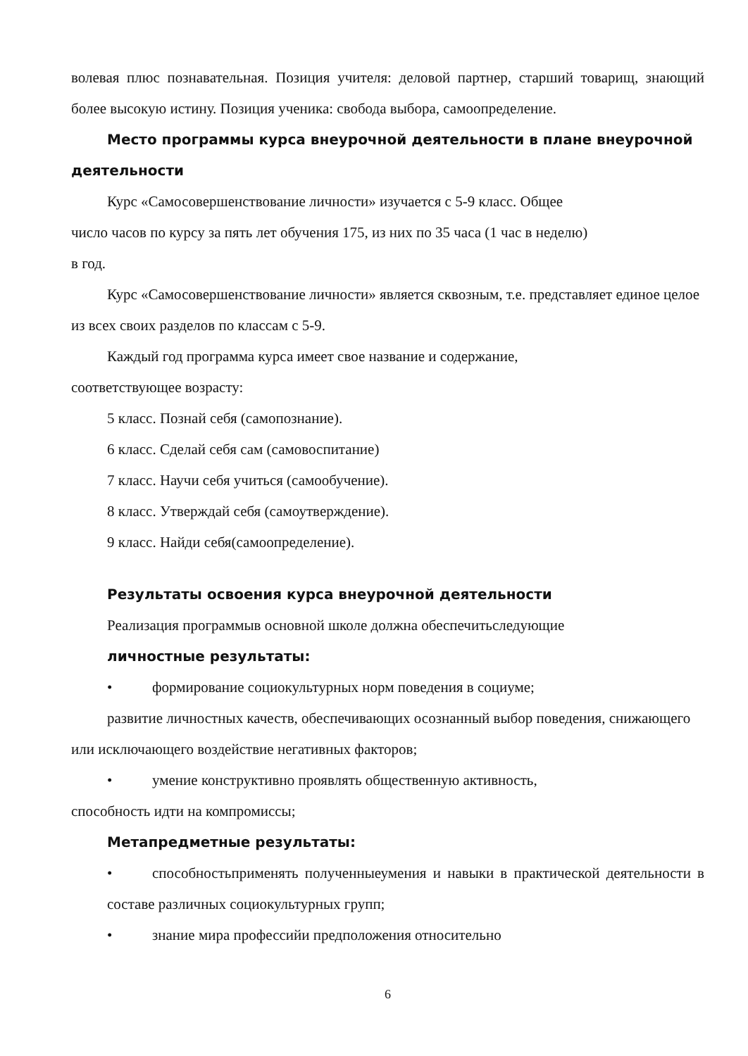волевая плюс познавательная. Позиция учителя: деловой партнер, старший товарищ, знающий более высокую истину. Позиция ученика: свобода выбора, самоопределение.
Место программы курса внеурочной деятельности в плане внеурочной деятельности
Курс «Самосовершенствование личности» изучается с 5-9 класс. Общее
число часов по курсу за пять лет обучения 175, из них по 35 часа (1 час в неделю)
в год.
Курс «Самосовершенствование личности» является сквозным, т.е. представляет единое целое из всех своих разделов по классам с 5-9.
Каждый год программа курса имеет свое название и содержание,
соответствующее возрасту:
5 класс. Познай себя (самопознание).
6 класс. Сделай себя сам (самовоспитание)
7 класс. Научи себя учиться (самообучение).
8 класс. Утверждай себя (самоутверждение).
9 класс. Найди себя(самоопределение).
Результаты освоения курса внеурочной деятельности
Реализация программыв основной школе должна обеспечитьследующие
личностные результаты:
• формирование социокультурных норм поведения в социуме;
развитие личностных качеств, обеспечивающих осознанный выбор поведения, снижающего или исключающего воздействие негативных факторов;
• умение конструктивно проявлять общественную активность,
способность идти на компромиссы;
Метапредметные результаты:
• способностьприменять полученныеумения и навыки в практической деятельности в составе различных социокультурных групп;
• знание мира профессийи предположения относительно
6